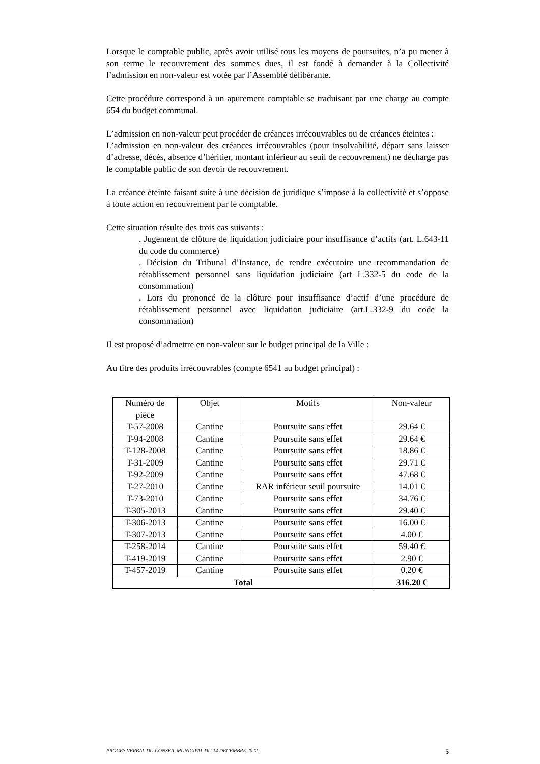Lorsque le comptable public, après avoir utilisé tous les moyens de poursuites, n’a pu mener à son terme le recouvrement des sommes dues, il est fondé à demander à la Collectivité l’admission en non-valeur est votée par l’Assemblé délibérante.
Cette procédure correspond à un apurement comptable se traduisant par une charge au compte 654 du budget communal.
L’admission en non-valeur peut procéder de créances irrécouvrables ou de créances éteintes :
L’admission en non-valeur des créances irrécouvrables (pour insolvabilité, départ sans laisser d’adresse, décès, absence d’héritier, montant inférieur au seuil de recouvrement) ne décharge pas le comptable public de son devoir de recouvrement.
La créance éteinte faisant suite à une décision de juridique s’impose à la collectivité et s’oppose à toute action en recouvrement par le comptable.
Cette situation résulte des trois cas suivants :
. Jugement de clôture de liquidation judiciaire pour insuffisance d’actifs (art. L.643-11 du code du commerce)
. Décision du Tribunal d’Instance, de rendre exécutoire une recommandation de rétablissement personnel sans liquidation judiciaire (art L.332-5 du code de la consommation)
. Lors du prononcé de la clôture pour insuffisance d’actif d’une procédure de rétablissement personnel avec liquidation judiciaire (art.L.332-9 du code la consommation)
Il est proposé d’admettre en non-valeur sur le budget principal de la Ville :
Au titre des produits irrécouvrables (compte 6541 au budget principal) :
| Numéro de pièce | Objet | Motifs | Non-valeur |
| --- | --- | --- | --- |
| T-57-2008 | Cantine | Poursuite sans effet | 29.64 € |
| T-94-2008 | Cantine | Poursuite sans effet | 29.64 € |
| T-128-2008 | Cantine | Poursuite sans effet | 18.86 € |
| T-31-2009 | Cantine | Poursuite sans effet | 29.71 € |
| T-92-2009 | Cantine | Poursuite sans effet | 47.68 € |
| T-27-2010 | Cantine | RAR inférieur seuil poursuite | 14.01 € |
| T-73-2010 | Cantine | Poursuite sans effet | 34.76 € |
| T-305-2013 | Cantine | Poursuite sans effet | 29.40 € |
| T-306-2013 | Cantine | Poursuite sans effet | 16.00 € |
| T-307-2013 | Cantine | Poursuite sans effet | 4.00 € |
| T-258-2014 | Cantine | Poursuite sans effet | 59.40 € |
| T-419-2019 | Cantine | Poursuite sans effet | 2.90 € |
| T-457-2019 | Cantine | Poursuite sans effet | 0.20 € |
| Total | | | 316.20 € |
PROCES VERBAL DU CONSEIL MUNICIPAL DU 14 DECEMBRE 2022 5